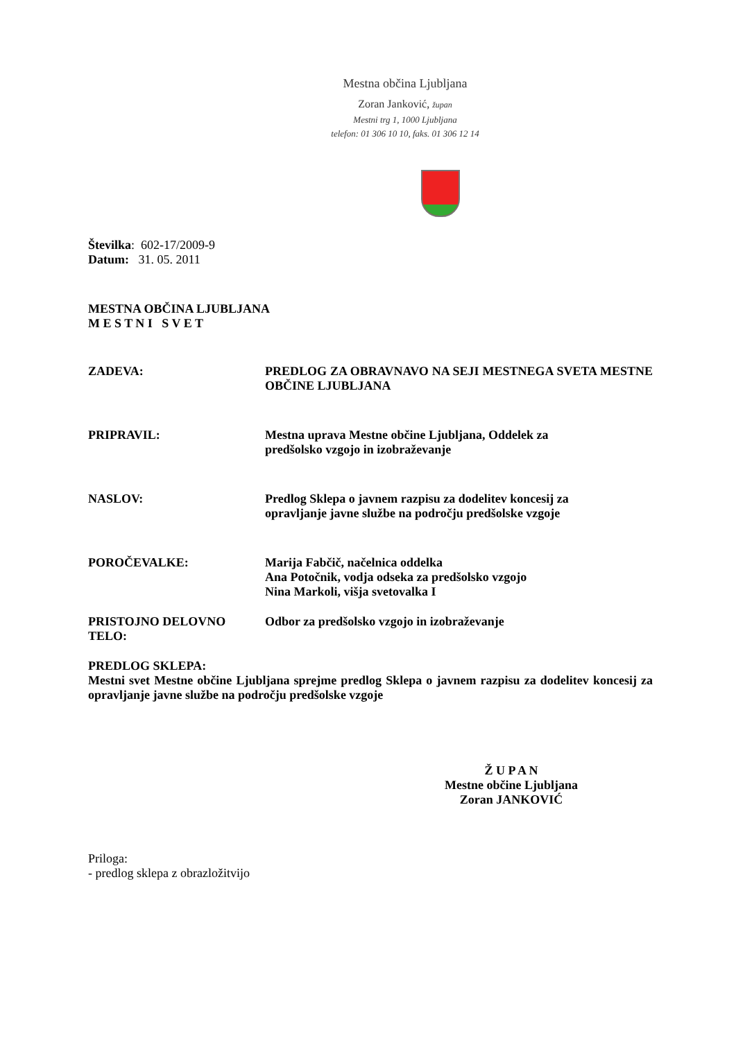Mestna občina Ljubljana
Zoran Janković, župan
Mestni trg 1, 1000 Ljubljana
telefon: 01 306 10 10, faks. 01 306 12 14
Številka: 602-17/2009-9
Datum: 31. 05. 2011
MESTNA OBČINA LJUBLJANA
M E S T N I S V E T
ZADEVA: PREDLOG ZA OBRAVNAVO NA SEJI MESTNEGA SVETA MESTNE OBČINE LJUBLJANA
PRIPRAVIL: Mestna uprava Mestne občine Ljubljana, Oddelek za
predšolsko vzgojo in izobraževanje
NASLOV: Predlog Sklepa o javnem razpisu za dodelitev koncesij za
opravljanje javne službe na področju predšolske vzgoje
POROČEVALKE: Marija Fabčič, načelnica oddelka
Ana Potočnik, vodja odseka za predšolsko vzgojo
Nina Markoli, višja svetovalka I
PRISTOJNO DELOVNO TELO: Odbor za predšolsko vzgojo in izobraževanje
PREDLOG SKLEPA:
Mestni svet Mestne občine Ljubljana sprejme predlog Sklepa o javnem razpisu za dodelitev koncesij za opravljanje javne službe na področju predšolske vzgoje
Ž U P A N
Mestne občine Ljubljana
Zoran JANKOVIĆ
Priloga:
- predlog sklepa z obrazložitvijo